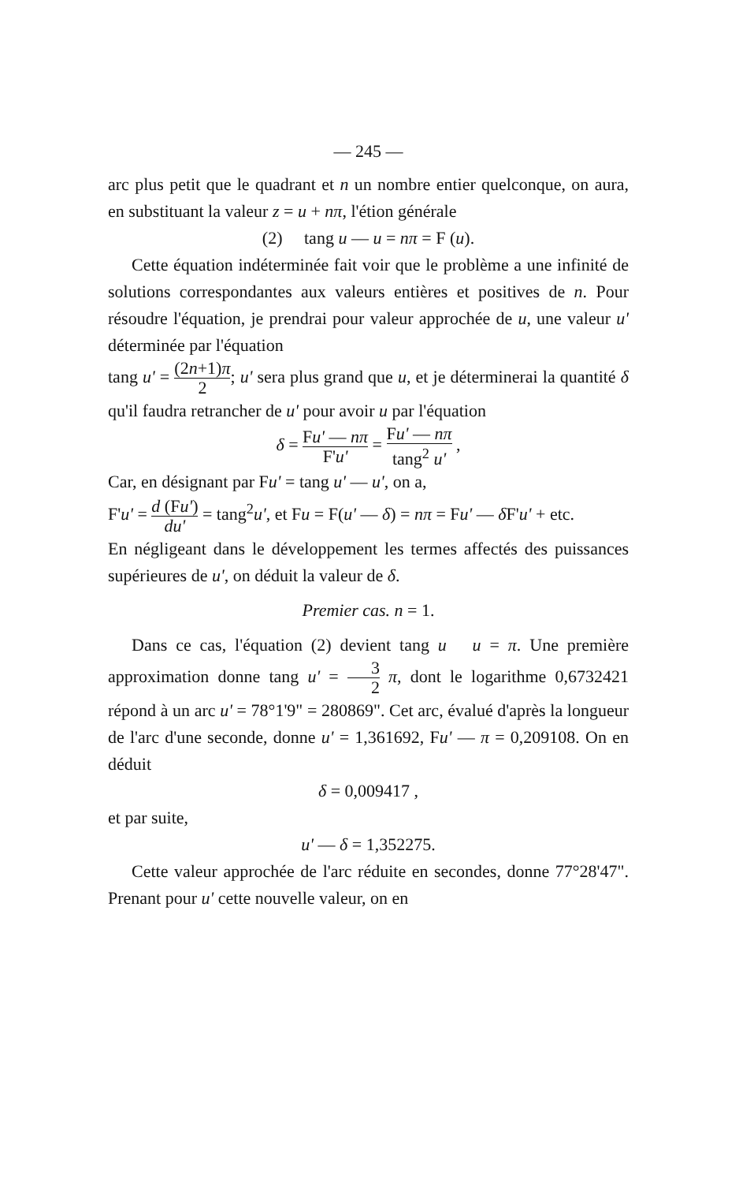— 245 —
arc plus petit que le quadrant et n un nombre entier quelconque, on aura, en substituant la valeur z = u + nπ, l'é­tion générale
(2) tang u — u = nπ = F (u).
Cette équation indéterminée fait voir que le problème a une infinité de solutions correspondantes aux valeurs entières et positives de n. Pour résoudre l'équation, je prendrai pour valeur approchée de u, une valeur u' déterminée par l'équation
tang u' = (2n+1)π 2; u' sera plus grand que u, et je déterminerai la quantité δ qu'il faudra retrancher de u' pour avoir u par l'équation
δ = Fu' — nπ F'u' = Fu' — nπ tang<sup>2</sup> u' ,
Car, en désignant par Fu' = tang u' — u', on a,
F'u' = d (Fu') du' = tang<sup>2</sup>u', et Fu = F(u' — δ) = nπ = Fu' — δ F'u' + etc.
En négligeant dans le développement les termes affectés des puissances supérieures de u', on déduit la valeur de δ.
Premier cas. n = 1.
Dans ce cas, l'équation (2) devient tang u u = π. Une première approximation donne tang u' = 3 2 π, dont le logarithme 0,6732421 répond à un arc u' = 78°1'9" = 280869". Cet arc, évalué d'après la longueur de l'arc d'une seconde, donne u' = 1,361692, Fu' — π = 0,209108. On en déduit
δ = 0,009417 ,
et par suite,
u' — δ = 1,352275.
Cette valeur approchée de l'arc réduite en secondes, donne 77°28'47". Prenant pour u' cette nouvelle valeur, on en